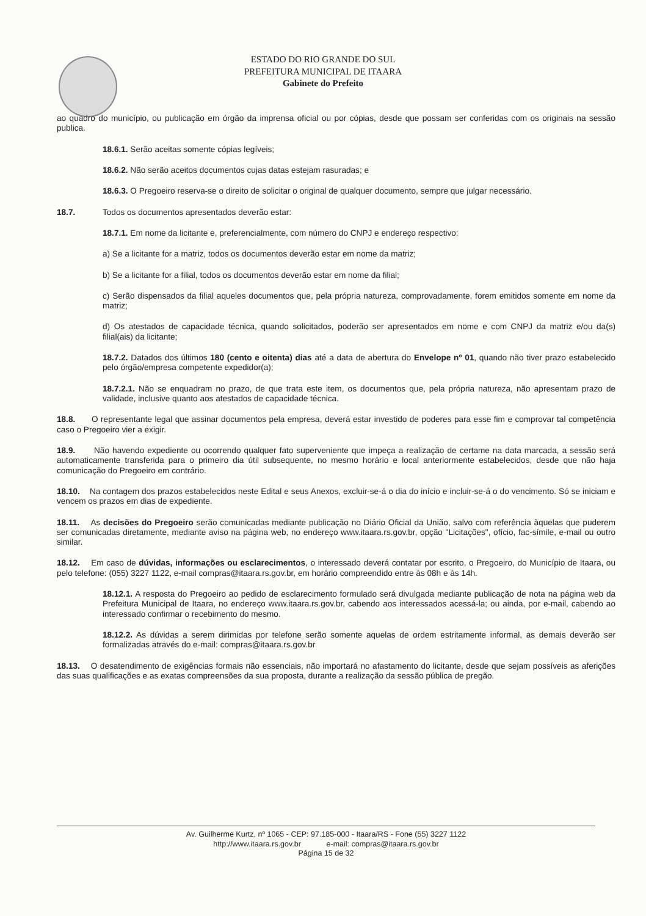ESTADO DO RIO GRANDE DO SUL
PREFEITURA MUNICIPAL DE ITAARA
Gabinete do Prefeito
ao quadro do município, ou publicação em órgão da imprensa oficial ou por cópias, desde que possam ser conferidas com os originais na sessão publica.
18.6.1. Serão aceitas somente cópias legíveis;
18.6.2. Não serão aceitos documentos cujas datas estejam rasuradas; e
18.6.3. O Pregoeiro reserva-se o direito de solicitar o original de qualquer documento, sempre que julgar necessário.
18.7. Todos os documentos apresentados deverão estar:
18.7.1. Em nome da licitante e, preferencialmente, com número do CNPJ e endereço respectivo:
a) Se a licitante for a matriz, todos os documentos deverão estar em nome da matriz;
b) Se a licitante for a filial, todos os documentos deverão estar em nome da filial;
c) Serão dispensados da filial aqueles documentos que, pela própria natureza, comprovadamente, forem emitidos somente em nome da matriz;
d) Os atestados de capacidade técnica, quando solicitados, poderão ser apresentados em nome e com CNPJ da matriz e/ou da(s) filial(ais) da licitante;
18.7.2. Datados dos últimos 180 (cento e oitenta) dias até a data de abertura do Envelope nº 01, quando não tiver prazo estabelecido pelo órgão/empresa competente expedidor(a);
18.7.2.1. Não se enquadram no prazo, de que trata este item, os documentos que, pela própria natureza, não apresentam prazo de validade, inclusive quanto aos atestados de capacidade técnica.
18.8. O representante legal que assinar documentos pela empresa, deverá estar investido de poderes para esse fim e comprovar tal competência caso o Pregoeiro vier a exigir.
18.9. Não havendo expediente ou ocorrendo qualquer fato superveniente que impeça a realização de certame na data marcada, a sessão será automaticamente transferida para o primeiro dia útil subsequente, no mesmo horário e local anteriormente estabelecidos, desde que não haja comunicação do Pregoeiro em contrário.
18.10. Na contagem dos prazos estabelecidos neste Edital e seus Anexos, excluir-se-á o dia do início e incluir-se-á o do vencimento. Só se iniciam e vencem os prazos em dias de expediente.
18.11. As decisões do Pregoeiro serão comunicadas mediante publicação no Diário Oficial da União, salvo com referência àquelas que puderem ser comunicadas diretamente, mediante aviso na página web, no endereço www.itaara.rs.gov.br, opção "Licitações", ofício, fac-símile, e-mail ou outro similar.
18.12. Em caso de dúvidas, informações ou esclarecimentos, o interessado deverá contatar por escrito, o Pregoeiro, do Município de Itaara, ou pelo telefone: (055) 3227 1122, e-mail compras@itaara.rs.gov.br, em horário compreendido entre às 08h e às 14h.
18.12.1. A resposta do Pregoeiro ao pedido de esclarecimento formulado será divulgada mediante publicação de nota na página web da Prefeitura Municipal de Itaara, no endereço www.itaara.rs.gov.br, cabendo aos interessados acessá-la; ou ainda, por e-mail, cabendo ao interessado confirmar o recebimento do mesmo.
18.12.2. As dúvidas a serem dirimidas por telefone serão somente aquelas de ordem estritamente informal, as demais deverão ser formalizadas através do e-mail: compras@itaara.rs.gov.br
18.13. O desatendimento de exigências formais não essenciais, não importará no afastamento do licitante, desde que sejam possíveis as aferições das suas qualificações e as exatas compreensões da sua proposta, durante a realização da sessão pública de pregão.
Av. Guilherme Kurtz, nº 1065 - CEP: 97.185-000 - Itaara/RS - Fone (55) 3227 1122
http://www.itaara.rs.gov.br e-mail: compras@itaara.rs.gov.br
Página 15 de 32